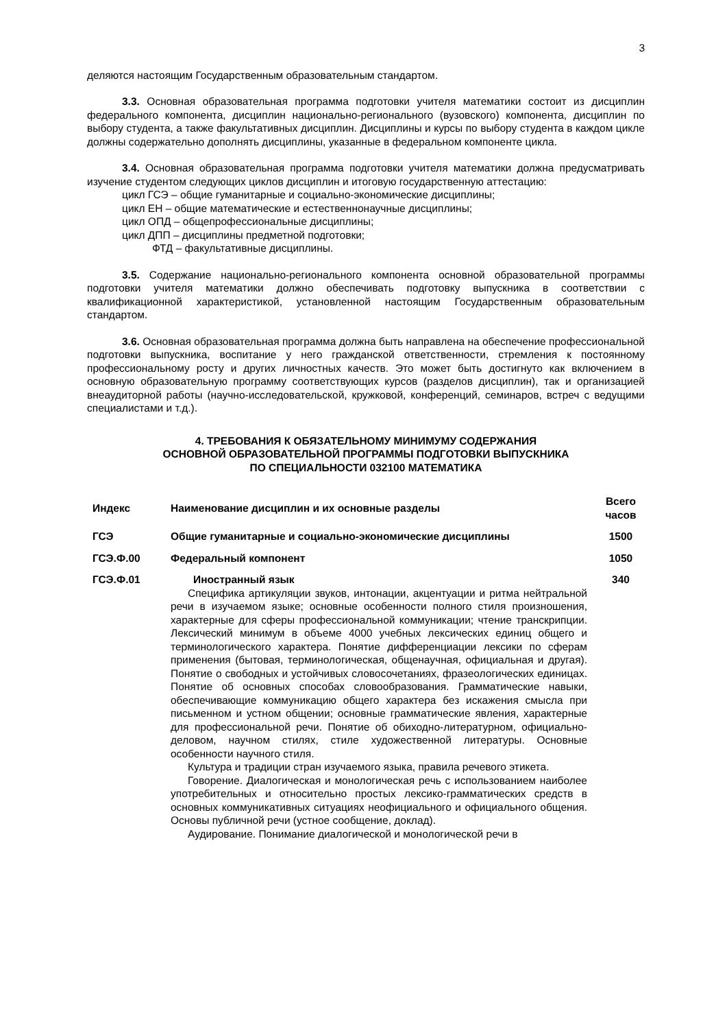3
деляются настоящим Государственным образовательным стандартом.
3.3. Основная образовательная программа подготовки учителя математики состоит из дисциплин федерального компонента, дисциплин национально-регионального (вузовского) компонента, дисциплин по выбору студента, а также факультативных дисциплин. Дисциплины и курсы по выбору студента в каждом цикле должны содержательно дополнять дисциплины, указанные в федеральном компоненте цикла.
3.4. Основная образовательная программа подготовки учителя математики должна предусматривать изучение студентом следующих циклов дисциплин и итоговую государственную аттестацию:
цикл ГСЭ – общие гуманитарные и социально-экономические дисциплины;
цикл ЕН – общие математические и естественнонаучные дисциплины;
цикл ОПД – общепрофессиональные дисциплины;
цикл ДПП – дисциплины предметной подготовки;
ФТД – факультативные дисциплины.
3.5. Содержание национально-регионального компонента основной образовательной программы подготовки учителя математики должно обеспечивать подготовку выпускника в соответствии с квалификационной характеристикой, установленной настоящим Государственным образовательным стандартом.
3.6. Основная образовательная программа должна быть направлена на обеспечение профессиональной подготовки выпускника, воспитание у него гражданской ответственности, стремления к постоянному профессиональному росту и других личностных качеств. Это может быть достигнуто как включением в основную образовательную программу соответствующих курсов (разделов дисциплин), так и организацией внеаудиторной работы (научно-исследовательской, кружковой, конференций, семинаров, встреч с ведущими специалистами и т.д.).
4. ТРЕБОВАНИЯ К ОБЯЗАТЕЛЬНОМУ МИНИМУМУ СОДЕРЖАНИЯ
ОСНОВНОЙ ОБРАЗОВАТЕЛЬНОЙ ПРОГРАММЫ ПОДГОТОВКИ ВЫПУСКНИКА
ПО СПЕЦИАЛЬНОСТИ 032100 МАТЕМАТИКА
| Индекс | Наименование дисциплин и их основные разделы | Всего часов |
| --- | --- | --- |
| ГСЭ | Общие гуманитарные и социально-экономические дисциплины | 1500 |
| ГСЭ.Ф.00 | Федеральный компонент | 1050 |
| ГСЭ.Ф.01 | Иностранный язык Специфика артикуляции звуков, интонации, акцентуации и ритма нейтральной речи в изучаемом языке; основные особенности полного стиля произношения, характерные для сферы профессиональной коммуникации; чтение транскрипции. Лексический минимум в объеме 4000 учебных лексических единиц общего и терминологического характера. Понятие дифференциации лексики по сферам применения (бытовая, терминологическая, общенаучная, официальная и другая). Понятие о свободных и устойчивых словосочетаниях, фразеологических единицах. Понятие об основных способах словообразования. Грамматические навыки, обеспечивающие коммуникацию общего характера без искажения смысла при письменном и устном общении; основные грамматические явления, характерные для профессиональной речи. Понятие об обиходно-литературном, официально-деловом, научном стилях, стиле художественной литературы. Основные особенности научного стиля. Культура и традиции стран изучаемого языка, правила речевого этикета. Говорение. Диалогическая и монологическая речь с использованием наиболее употребительных и относительно простых лексико-грамматических средств в основных коммуникативных ситуациях неофициального и официального общения. Основы публичной речи (устное сообщение, доклад). Аудирование. Понимание диалогической и монологической речи в | 340 |